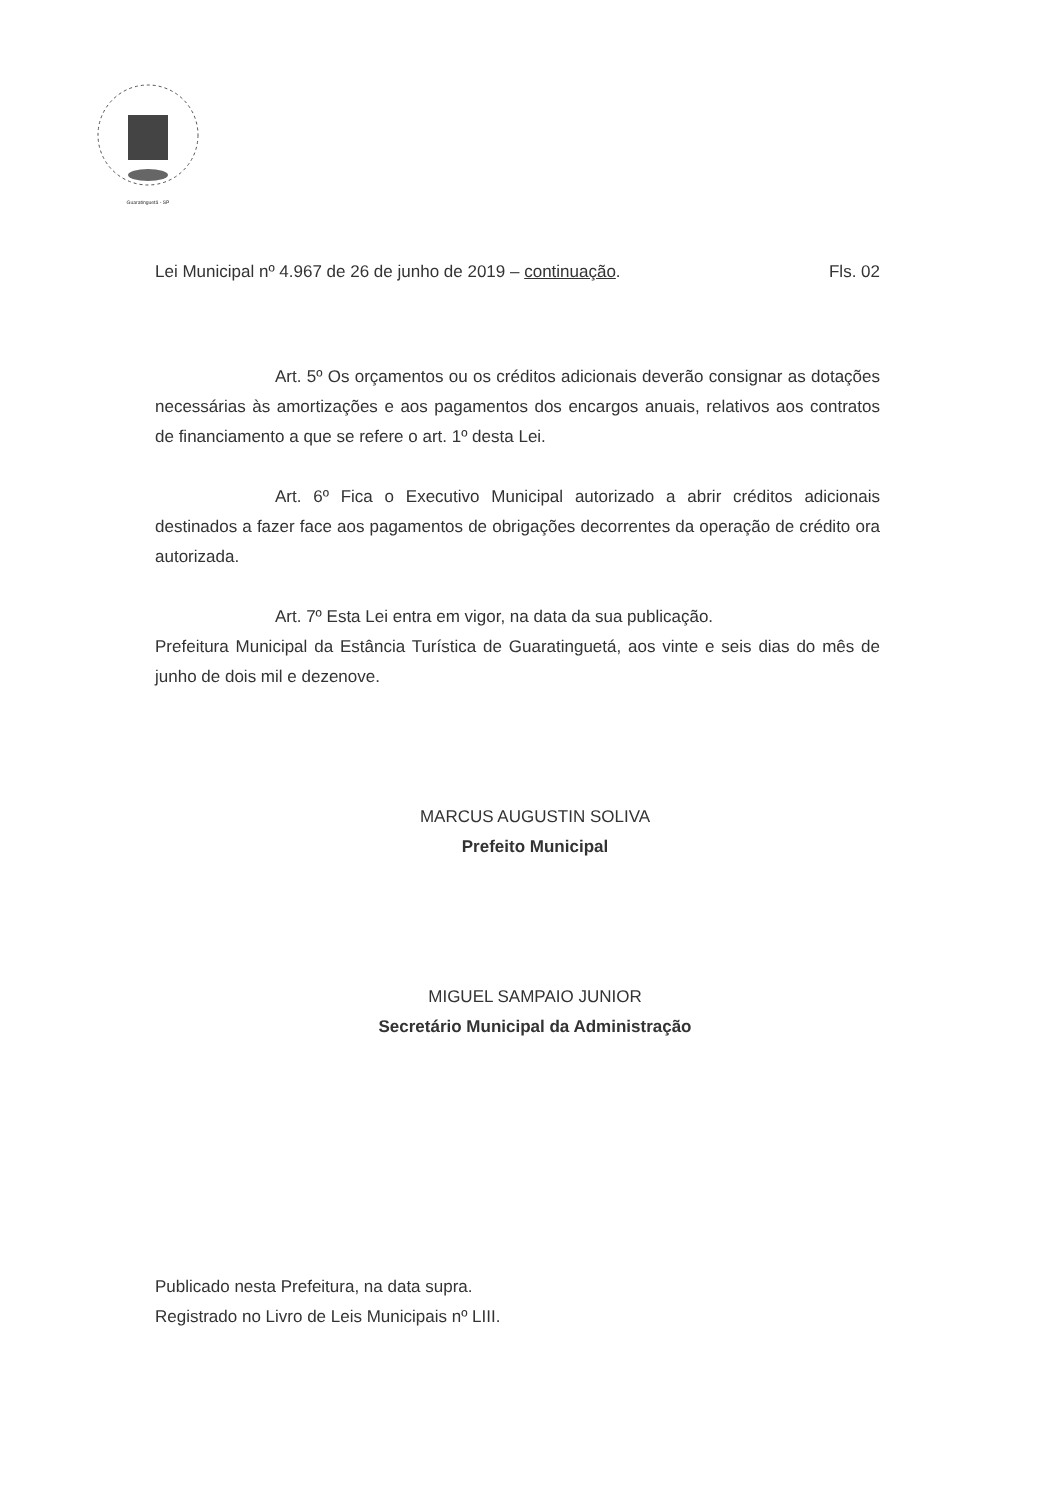Guaratinguetá - SP
Lei Municipal nº 4.967 de 26 de junho de 2019 – continuação. Fls. 02
Art. 5º Os orçamentos ou os créditos adicionais deverão consignar as dotações necessárias às amortizações e aos pagamentos dos encargos anuais, relativos aos contratos de financiamento a que se refere o art. 1º desta Lei.
Art. 6º Fica o Executivo Municipal autorizado a abrir créditos adicionais destinados a fazer face aos pagamentos de obrigações decorrentes da operação de crédito ora autorizada.
Art. 7º Esta Lei entra em vigor, na data da sua publicação.
Prefeitura Municipal da Estância Turística de Guaratinguetá, aos vinte e seis dias do mês de junho de dois mil e dezenove.
MARCUS AUGUSTIN SOLIVA
Prefeito Municipal
MIGUEL SAMPAIO JUNIOR
Secretário Municipal da Administração
Publicado nesta Prefeitura, na data supra.
Registrado no Livro de Leis Municipais nº LIII.